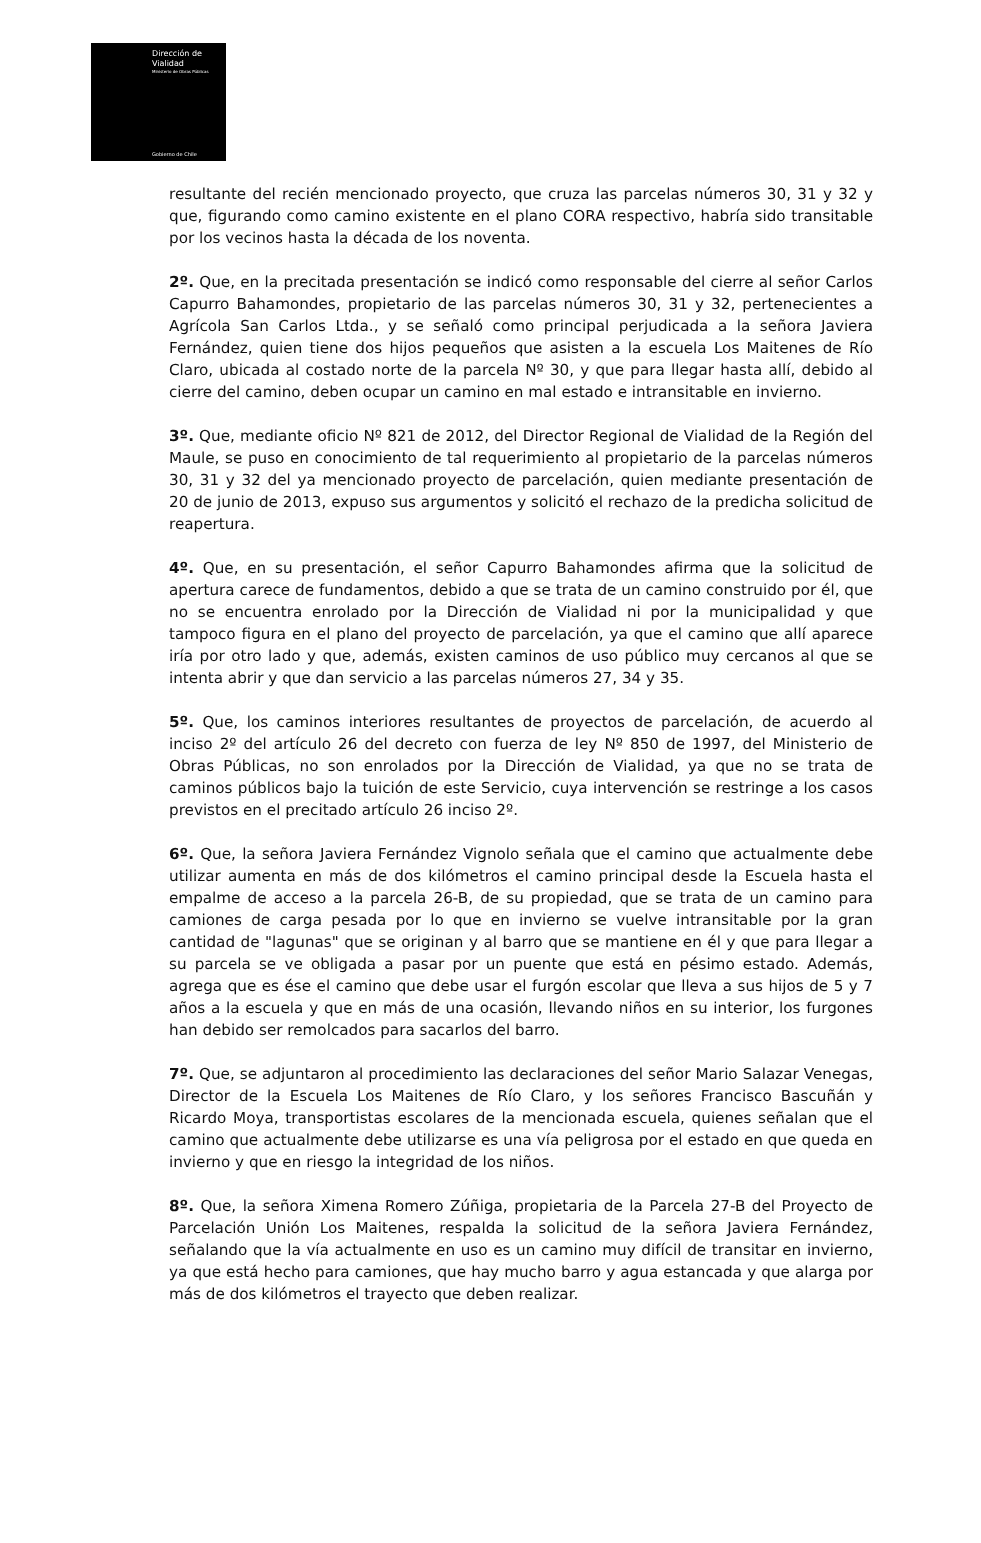Dirección de
Vialidad
Ministerio de Obras Públicas
Gobierno de Chile
resultante del recién mencionado proyecto, que cruza las parcelas números 30, 31 y 32 y que, figurando como camino existente en el plano CORA respectivo, habría sido transitable por los vecinos hasta la década de los noventa.
2º. Que, en la precitada presentación se indicó como responsable del cierre al señor Carlos Capurro Bahamondes, propietario de las parcelas números 30, 31 y 32, pertenecientes a Agrícola San Carlos Ltda., y se señaló como principal perjudicada a la señora Javiera Fernández, quien tiene dos hijos pequeños que asisten a la escuela Los Maitenes de Río Claro, ubicada al costado norte de la parcela Nº 30, y que para llegar hasta allí, debido al cierre del camino, deben ocupar un camino en mal estado e intransitable en invierno.
3º. Que, mediante oficio Nº 821 de 2012, del Director Regional de Vialidad de la Región del Maule, se puso en conocimiento de tal requerimiento al propietario de la parcelas números 30, 31 y 32 del ya mencionado proyecto de parcelación, quien mediante presentación de 20 de junio de 2013, expuso sus argumentos y solicitó el rechazo de la predicha solicitud de reapertura.
4º. Que, en su presentación, el señor Capurro Bahamondes afirma que la solicitud de apertura carece de fundamentos, debido a que se trata de un camino construido por él, que no se encuentra enrolado por la Dirección de Vialidad ni por la municipalidad y que tampoco figura en el plano del proyecto de parcelación, ya que el camino que allí aparece iría por otro lado y que, además, existen caminos de uso público muy cercanos al que se intenta abrir y que dan servicio a las parcelas números 27, 34 y 35.
5º. Que, los caminos interiores resultantes de proyectos de parcelación, de acuerdo al inciso 2º del artículo 26 del decreto con fuerza de ley Nº 850 de 1997, del Ministerio de Obras Públicas, no son enrolados por la Dirección de Vialidad, ya que no se trata de caminos públicos bajo la tuición de este Servicio, cuya intervención se restringe a los casos previstos en el precitado artículo 26 inciso 2º.
6º. Que, la señora Javiera Fernández Vignolo señala que el camino que actualmente debe utilizar aumenta en más de dos kilómetros el camino principal desde la Escuela hasta el empalme de acceso a la parcela 26-B, de su propiedad, que se trata de un camino para camiones de carga pesada por lo que en invierno se vuelve intransitable por la gran cantidad de "lagunas" que se originan y al barro que se mantiene en él y que para llegar a su parcela se ve obligada a pasar por un puente que está en pésimo estado. Además, agrega que es ése el camino que debe usar el furgón escolar que lleva a sus hijos de 5 y 7 años a la escuela y que en más de una ocasión, llevando niños en su interior, los furgones han debido ser remolcados para sacarlos del barro.
7º. Que, se adjuntaron al procedimiento las declaraciones del señor Mario Salazar Venegas, Director de la Escuela Los Maitenes de Río Claro, y los señores Francisco Bascuñán y Ricardo Moya, transportistas escolares de la mencionada escuela, quienes señalan que el camino que actualmente debe utilizarse es una vía peligrosa por el estado en que queda en invierno y que en riesgo la integridad de los niños.
8º. Que, la señora Ximena Romero Zúñiga, propietaria de la Parcela 27-B del Proyecto de Parcelación Unión Los Maitenes, respalda la solicitud de la señora Javiera Fernández, señalando que la vía actualmente en uso es un camino muy difícil de transitar en invierno, ya que está hecho para camiones, que hay mucho barro y agua estancada y que alarga por más de dos kilómetros el trayecto que deben realizar.